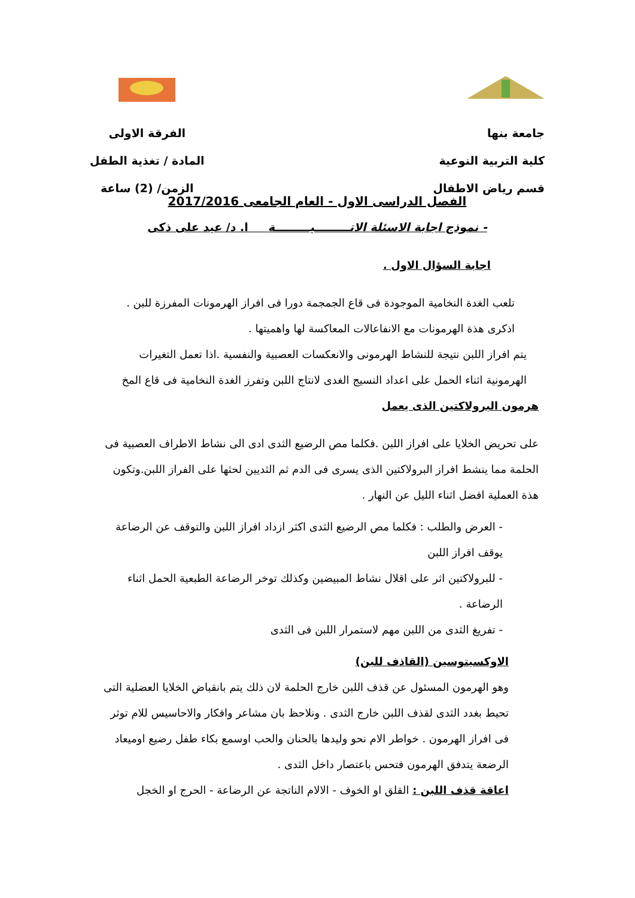جامعة بنها
كلية التربية النوعية
قسم رياض الاطفال
الفرقة الاولى
المادة / تغذية الطفل
الزمن/ (2) ساعة
الفصل الدراسى الاول - العام الجامعى 2017/2016
- نموذج اجابة الاسئلة الاتـــــــــيـــــــــة ا. د/ عيد على ذكى
اجابة السؤال الاول .
تلعب الغدة النخامية الموجودة فى قاع الجمجمة دورا فى افراز الهرمونات المفرزة للبن .
اذكرى هذة الهرمونات مع الانفاعالات المعاكسة لها واهميتها .
يتم افراز اللبن نتيجة للنشاط الهرمونى والانعكسات العصبية والنفسية .اذا تعمل التغيرات الهرمونية اثناء الحمل على اعداد النسيج الغدى لانتاج اللبن وتفرز الغدة النخامية فى قاع المخ
هرمون البرولاكتين الذى يعمل
على تحريض الخلايا على افراز اللبن .فكلما مص الرضيع الثدى ادى الى نشاط الاطراف العصبية فى الحلمة مما ينشط افراز البرولاكتين الذى يسرى فى الدم ثم الثديين لحثها على الفراز اللبن.وتكون هذة العملية افضل اثناء الليل عن النهار .
- العرض والطلب : فكلما مص الرضيع الثدى اكثر ازداد افراز اللبن والتوقف عن الرضاعة يوقف افراز اللبن
- للبرولاكتين اثر على اقلال نشاط المبيضين وكذلك توخر الرضاعة الطبعية الحمل اثناء الرضاعة .
- تفريغ الثدى من اللبن مهم لاستمرار اللبن فى الثدى
الاوكسيتوسين (القاذف للبن)
وهو الهرمون المسئول عن قذف اللبن خارج الحلمة لان ذلك يتم بانقباض الخلايا العضلية التى تحيط بغدد الثدى لقذف اللبن خارج الثدى . ونلاحظ بان مشاعر وافكار والاحاسيس للام توثر فى افراز الهرمون . خواطر الام نحو وليدها بالحنان والحب اوسمع بكاء طفل رضيع اوميعاد الرضعة يتدفق الهرمون فتحس باعتصار داخل الثدى .
اعاقة قذف اللبن : القلق او الخوف - الالام الناتجة عن الرضاعة - الحرج او الخجل